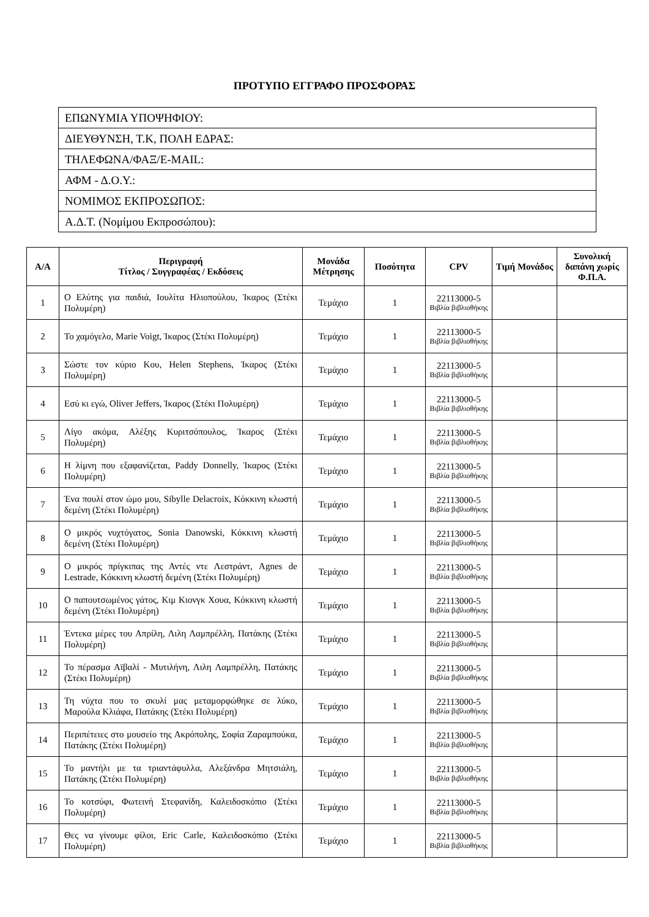ΠΡΟΤΥΠΟ ΕΓΓΡΑΦΟ ΠΡΟΣΦΟΡΑΣ
| ΕΠΩΝΥΜΙΑ ΥΠΟΨΗΦΙΟΥ: |
| ΔΙΕΥΘΥΝΣΗ, Τ.Κ, ΠΟΛΗ ΕΔΡΑΣ: |
| ΤΗΛΕΦΩΝΑ/ΦΑΞ/E-MAIL: |
| ΑΦΜ - Δ.Ο.Υ.: |
| ΝΟΜΙΜΟΣ ΕΚΠΡΟΣΩΠΟΣ: |
| Α.Δ.Τ. (Νομίμου Εκπροσώπου): |
| Α/Α | Περιγραφή Τίτλος / Συγγραφέας / Εκδόσεις | Μονάδα Μέτρησης | Ποσότητα | CPV | Τιμή Μονάδος | Συνολική δαπάνη χωρίς Φ.Π.Α. |
| --- | --- | --- | --- | --- | --- | --- |
| 1 | Ο Ελύτης για παιδιά, Ιουλίτα Ηλιοπούλου, Ίκαρος (Στέκι Πολυμέρη) | Τεμάχιο | 1 | 22113000-5 Βιβλία βιβλιοθήκης | | |
| 2 | Το χαμόγελο, Marie Voigt, Ίκαρος (Στέκι Πολυμέρη) | Τεμάχιο | 1 | 22113000-5 Βιβλία βιβλιοθήκης | | |
| 3 | Σώστε τον κύριο Κου, Helen Stephens, Ίκαρος (Στέκι Πολυμέρη) | Τεμάχιο | 1 | 22113000-5 Βιβλία βιβλιοθήκης | | |
| 4 | Εσύ κι εγώ, Oliver Jeffers, Ίκαρος (Στέκι Πολυμέρη) | Τεμάχιο | 1 | 22113000-5 Βιβλία βιβλιοθήκης | | |
| 5 | Λίγο ακόμα, Αλέξης Κυριτσόπουλος, Ίκαρος (Στέκι Πολυμέρη) | Τεμάχιο | 1 | 22113000-5 Βιβλία βιβλιοθήκης | | |
| 6 | Η λίμνη που εξαφανίζεται, Paddy Donnelly, Ίκαρος (Στέκι Πολυμέρη) | Τεμάχιο | 1 | 22113000-5 Βιβλία βιβλιοθήκης | | |
| 7 | Ένα πουλί στον ώμο μου, Sibylle Delacroix, Κόκκινη κλωστή δεμένη (Στέκι Πολυμέρη) | Τεμάχιο | 1 | 22113000-5 Βιβλία βιβλιοθήκης | | |
| 8 | Ο μικρός νυχτόγατος, Sonia Danowski, Κόκκινη κλωστή δεμένη (Στέκι Πολυμέρη) | Τεμάχιο | 1 | 22113000-5 Βιβλία βιβλιοθήκης | | |
| 9 | Ο μικρός πρίγκιπας της Αντές ντε Λεστράντ, Agnes de Lestrade, Κόκκινη κλωστή δεμένη (Στέκι Πολυμέρη) | Τεμάχιο | 1 | 22113000-5 Βιβλία βιβλιοθήκης | | |
| 10 | Ο παπουτσωμένος γάτος, Κιμ Κιονγκ Χουα, Κόκκινη κλωστή δεμένη (Στέκι Πολυμέρη) | Τεμάχιο | 1 | 22113000-5 Βιβλία βιβλιοθήκης | | |
| 11 | Έντεκα μέρες του Απρίλη, Λιλη Λαμπρέλλη, Πατάκης (Στέκι Πολυμέρη) | Τεμάχιο | 1 | 22113000-5 Βιβλία βιβλιοθήκης | | |
| 12 | Το πέρασμα Αϊβαλί - Μυτιλήνη, Λιλη Λαμπρέλλη, Πατάκης (Στέκι Πολυμέρη) | Τεμάχιο | 1 | 22113000-5 Βιβλία βιβλιοθήκης | | |
| 13 | Τη νύχτα που το σκυλί μας μεταμορφώθηκε σε λύκο, Μαρούλα Κλιάφα, Πατάκης (Στέκι Πολυμέρη) | Τεμάχιο | 1 | 22113000-5 Βιβλία βιβλιοθήκης | | |
| 14 | Περιπέτειες στο μουσείο της Ακρόπολης, Σοφία Ζαραμπούκα, Πατάκης (Στέκι Πολυμέρη) | Τεμάχιο | 1 | 22113000-5 Βιβλία βιβλιοθήκης | | |
| 15 | Το μαντήλι με τα τριαντάφυλλα, Αλεξάνδρα Μητσιάλη, Πατάκης (Στέκι Πολυμέρη) | Τεμάχιο | 1 | 22113000-5 Βιβλία βιβλιοθήκης | | |
| 16 | Το κοτσύφι, Φωτεινή Στεφανίδη, Καλειδοσκόπιο (Στέκι Πολυμέρη) | Τεμάχιο | 1 | 22113000-5 Βιβλία βιβλιοθήκης | | |
| 17 | Θες να γίνουμε φίλοι, Eric Carle, Καλειδοσκόπιο (Στέκι Πολυμέρη) | Τεμάχιο | 1 | 22113000-5 Βιβλία βιβλιοθήκης | | |